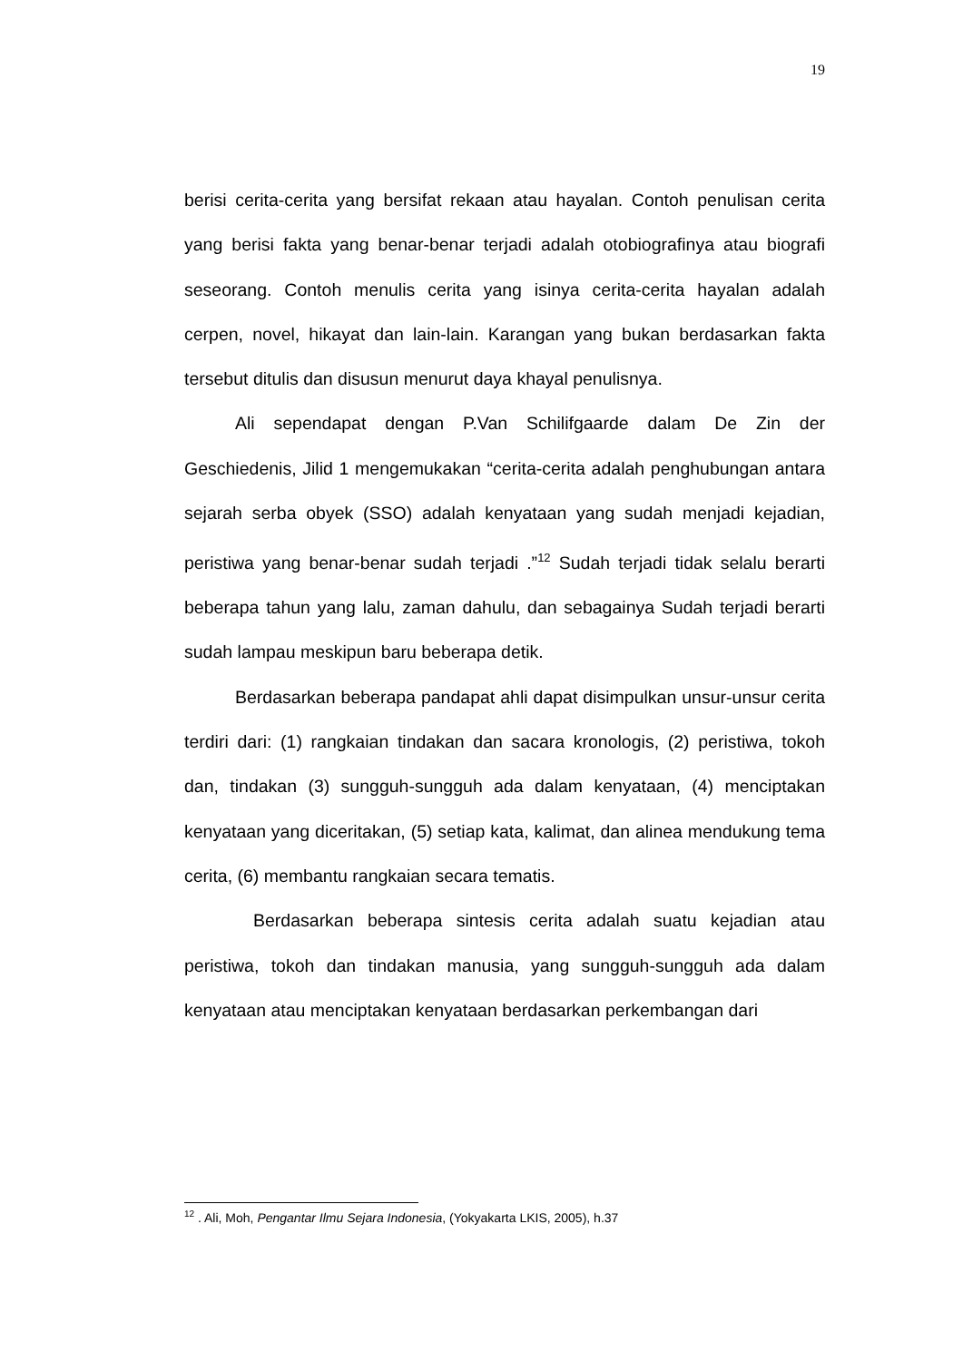19
berisi cerita-cerita yang bersifat rekaan atau hayalan. Contoh penulisan cerita yang berisi fakta yang benar-benar terjadi adalah otobiografinya atau biografi seseorang. Contoh menulis cerita yang isinya cerita-cerita hayalan adalah cerpen, novel, hikayat dan lain-lain. Karangan yang bukan berdasarkan fakta tersebut ditulis dan disusun menurut daya khayal penulisnya.
Ali sependapat dengan P.Van Schilifgaarde dalam De Zin der Geschiedenis, Jilid 1 mengemukakan “cerita-cerita adalah penghubungan antara sejarah serba obyek (SSO) adalah kenyataan yang sudah menjadi kejadian, peristiwa yang benar-benar sudah terjadi .”<sup>12</sup> Sudah terjadi tidak selalu berarti beberapa tahun yang lalu, zaman dahulu, dan sebagainya Sudah terjadi berarti sudah lampau meskipun baru beberapa detik.
Berdasarkan beberapa pandapat ahli dapat disimpulkan unsur-unsur cerita terdiri dari: (1) rangkaian tindakan dan sacara kronologis, (2) peristiwa, tokoh dan, tindakan (3) sungguh-sungguh ada dalam kenyataan, (4) menciptakan kenyataan yang diceritakan, (5) setiap kata, kalimat, dan alinea mendukung tema cerita, (6) membantu rangkaian secara tematis.
Berdasarkan beberapa sintesis cerita adalah suatu kejadian atau peristiwa, tokoh dan tindakan manusia, yang sungguh-sungguh ada dalam kenyataan atau menciptakan kenyataan berdasarkan perkembangan dari
<sup>12</sup> . Ali, Moh, Pengantar Ilmu Sejara Indonesia, (Yokyakarta LKIS, 2005), h.37